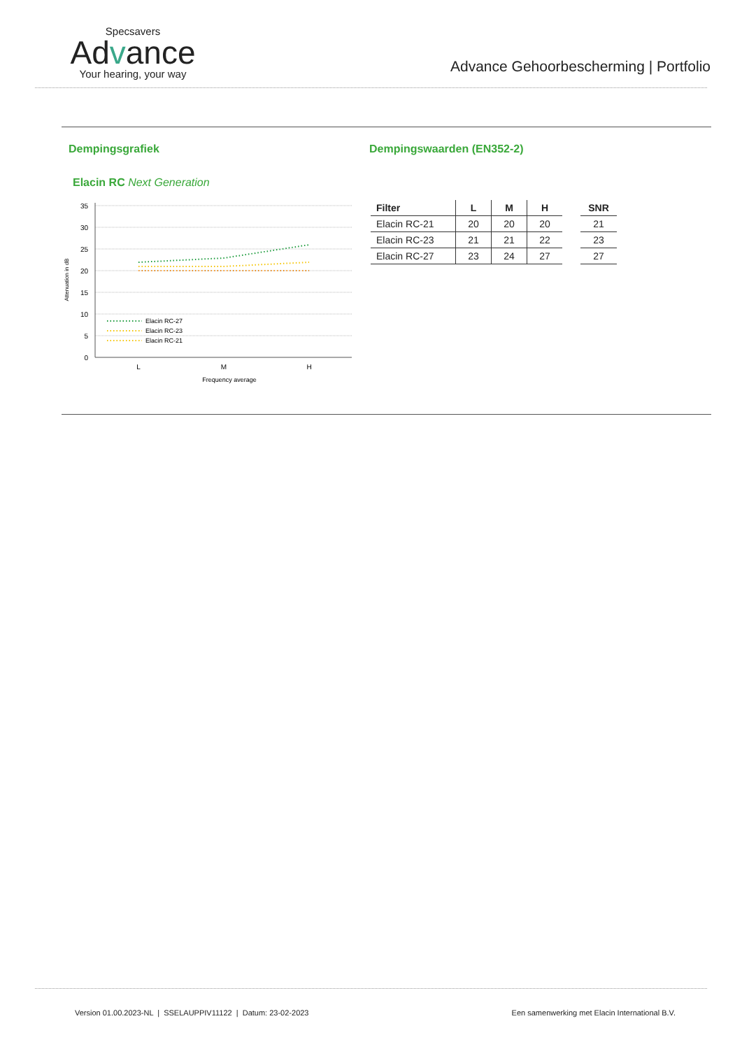Specsavers
Advance
Your hearing, your way
Advance Gehoorbescherming | Portfolio
Dempingsgrafiek
Elacin RC Next Generation
35
30
25
20
15
10
5
0
Attenuation in dB
Elacin RC-27
Elacin RC-23
Elacin RC-21
L
M
H
Frequency average
Dempingswaarden (EN352-2)
| Filter | L | M | H | | SNR |
| --- | --- | --- | --- | --- | --- |
| Elacin RC-21 | 20 | 20 | 20 | | 21 |
| Elacin RC-23 | 21 | 21 | 22 | | 23 |
| Elacin RC-27 | 23 | 24 | 27 | | 27 |
Version 01.00.2023-NL | SSELAUPPIV11122 | Datum: 23-02-2023 Een samenwerking met Elacin International B.V.